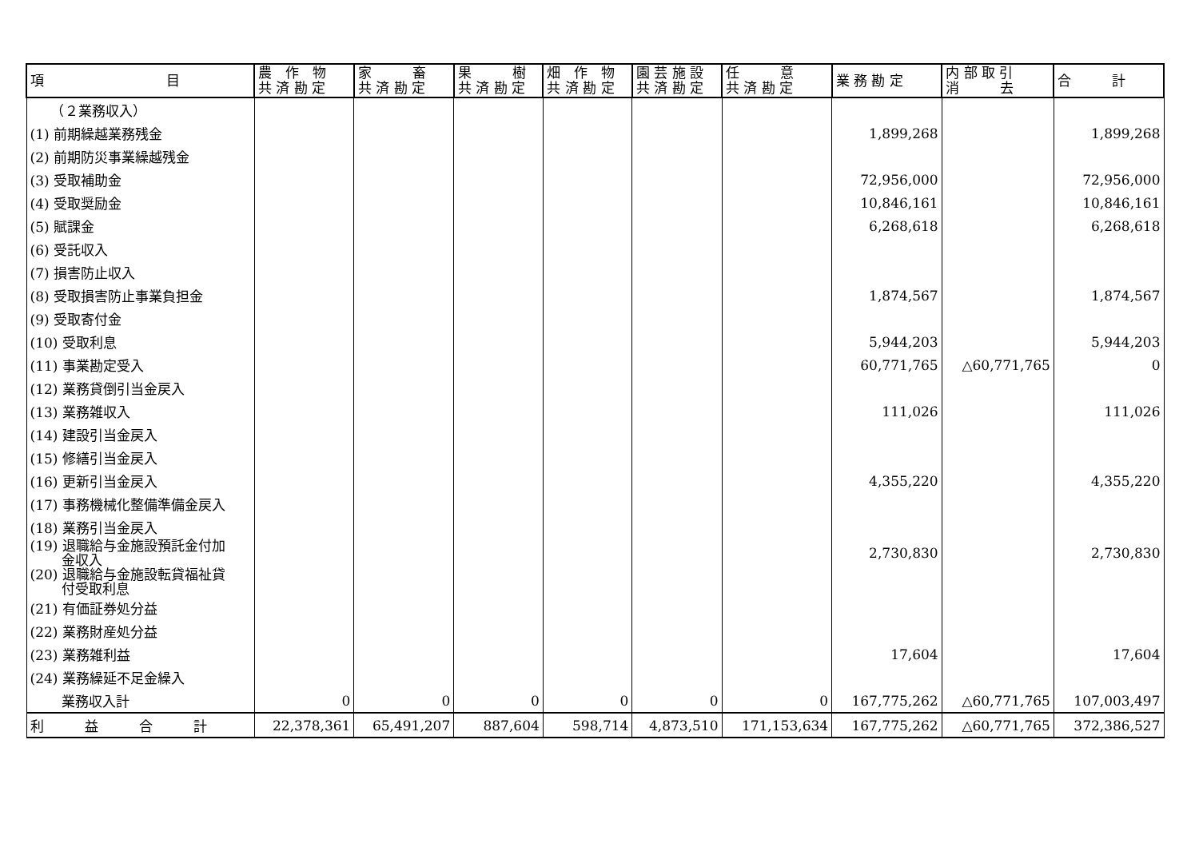| 項 目 | 農 作 物 共 済 勘 定 | 家 畜 共 済 勘 定 | 果 樹 共 済 勘 定 | 畑 作 物 共 済 勘 定 | 園 芸 施 設 共 済 勘 定 | 任 意 共 済 勘 定 | 業 務 勘 定 | 内 部 取 引 消 去 | 合 計 |
| --- | --- | --- | --- | --- | --- | --- | --- | --- | --- |
| （２業務収入） | | | | | | | | | |
| (1) 前期繰越業務残金 | | | | | | | 1,899,268 | | 1,899,268 |
| (2) 前期防災事業繰越残金 | | | | | | | | | |
| (3) 受取補助金 | | | | | | | 72,956,000 | | 72,956,000 |
| (4) 受取奨励金 | | | | | | | 10,846,161 | | 10,846,161 |
| (5) 賦課金 | | | | | | | 6,268,618 | | 6,268,618 |
| (6) 受託収入 | | | | | | | | | |
| (7) 損害防止収入 | | | | | | | | | |
| (8) 受取損害防止事業負担金 | | | | | | | 1,874,567 | | 1,874,567 |
| (9) 受取寄付金 | | | | | | | | | |
| (10) 受取利息 | | | | | | | 5,944,203 | | 5,944,203 |
| (11) 事業勘定受入 | | | | | | | 60,771,765 | △60,771,765 | 0 |
| (12) 業務貸倒引当金戻入 | | | | | | | | | |
| (13) 業務雑収入 | | | | | | | 111,026 | | 111,026 |
| (14) 建設引当金戻入 | | | | | | | | | |
| (15) 修繕引当金戻入 | | | | | | | | | |
| (16) 更新引当金戻入 | | | | | | | 4,355,220 | | 4,355,220 |
| (17) 事務機械化整備準備金戻入 | | | | | | | | | |
| (18) 業務引当金戻入 | | | | | | | | | |
| (19) 退職給与金施設預託金付加 金収入 | | | | | | | 2,730,830 | | 2,730,830 |
| (20) 退職給与金施設転貸福祉貸 付受取利息 | | | | | | | | | |
| (21) 有価証券処分益 | | | | | | | | | |
| (22) 業務財産処分益 | | | | | | | | | |
| (23) 業務雑利益 | | | | | | | 17,604 | | 17,604 |
| (24) 業務繰延不足金繰入 | | | | | | | | | |
| 業務収入計 | 0 | 0 | 0 | 0 | 0 | 0 | 167,775,262 | △60,771,765 | 107,003,497 |
| 利 益 合 計 | 22,378,361 | 65,491,207 | 887,604 | 598,714 | 4,873,510 | 171,153,634 | 167,775,262 | △60,771,765 | 372,386,527 |